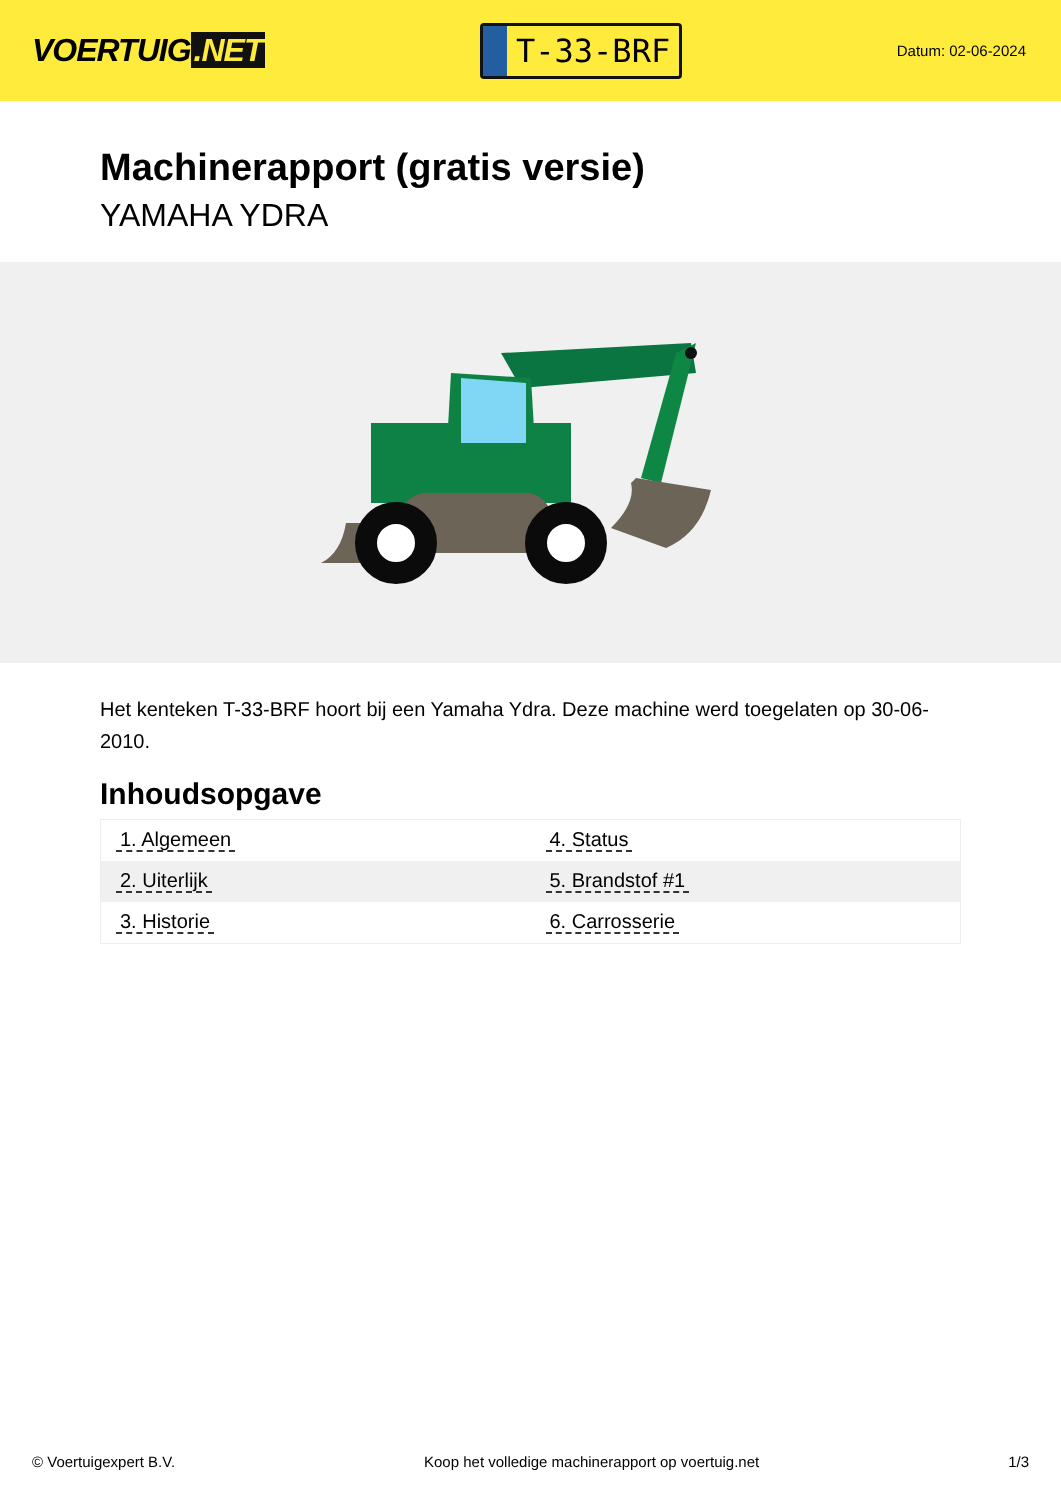VOERTUIG.NET
T-33-BRF
Datum: 02-06-2024
Machinerapport (gratis versie)
YAMAHA YDRA
Het kenteken T-33-BRF hoort bij een Yamaha Ydra. Deze machine werd toegelaten op 30-06-2010.
Inhoudsopgave
| 1. Algemeen | 4. Status |
| 2. Uiterlijk | 5. Brandstof #1 |
| 3. Historie | 6. Carrosserie |
© Voertuigexpert B.V. Koop het volledige machinerapport op voertuig.net 1/3